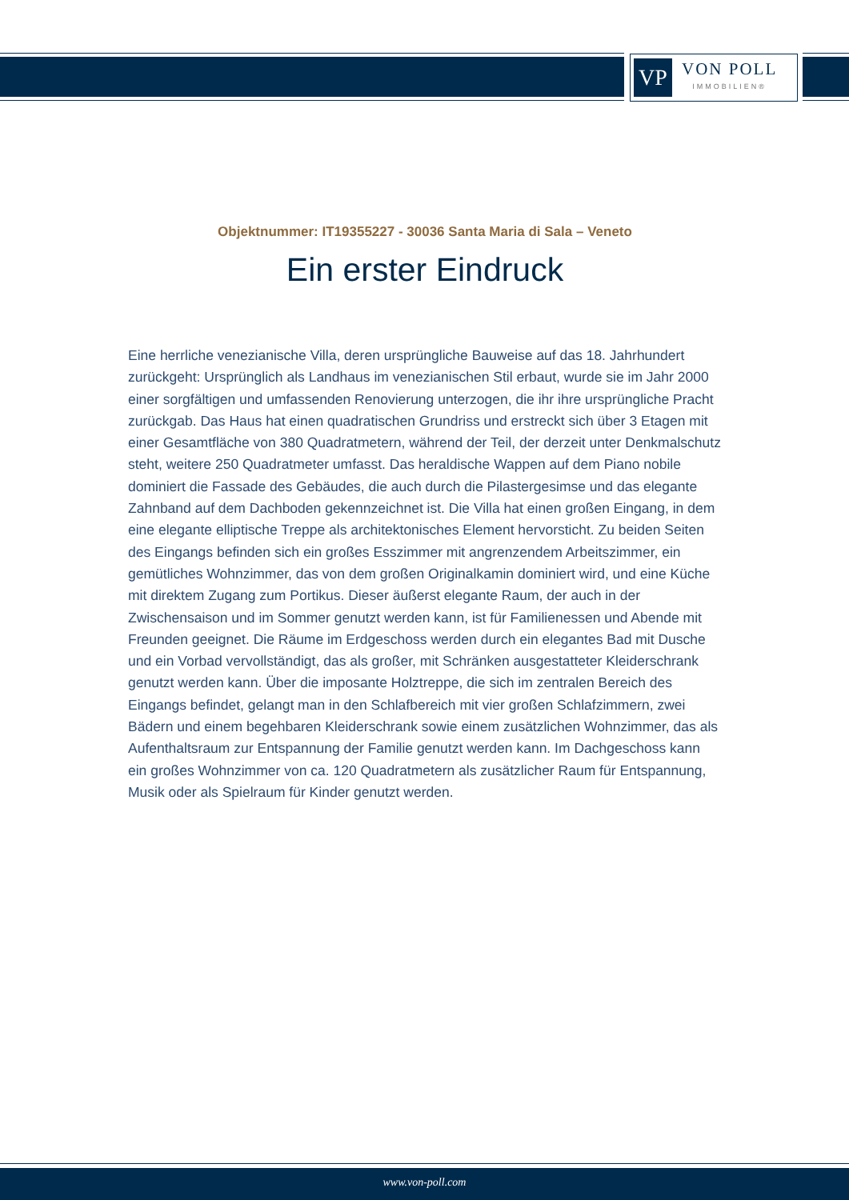VP
VON POLL
IMMOBILIEN®
Objektnummer: IT19355227 - 30036 Santa Maria di Sala – Veneto
Ein erster Eindruck
Eine herrliche venezianische Villa, deren ursprüngliche Bauweise auf das 18. Jahrhundert zurückgeht: Ursprünglich als Landhaus im venezianischen Stil erbaut, wurde sie im Jahr 2000 einer sorgfältigen und umfassenden Renovierung unterzogen, die ihr ihre ursprüngliche Pracht zurückgab. Das Haus hat einen quadratischen Grundriss und erstreckt sich über 3 Etagen mit einer Gesamtfläche von 380 Quadratmetern, während der Teil, der derzeit unter Denkmalschutz steht, weitere 250 Quadratmeter umfasst. Das heraldische Wappen auf dem Piano nobile dominiert die Fassade des Gebäudes, die auch durch die Pilastergesimse und das elegante Zahnband auf dem Dachboden gekennzeichnet ist. Die Villa hat einen großen Eingang, in dem eine elegante elliptische Treppe als architektonisches Element hervorsticht. Zu beiden Seiten des Eingangs befinden sich ein großes Esszimmer mit angrenzendem Arbeitszimmer, ein gemütliches Wohnzimmer, das von dem großen Originalkamin dominiert wird, und eine Küche mit direktem Zugang zum Portikus. Dieser äußerst elegante Raum, der auch in der Zwischensaison und im Sommer genutzt werden kann, ist für Familienessen und Abende mit Freunden geeignet. Die Räume im Erdgeschoss werden durch ein elegantes Bad mit Dusche und ein Vorbad vervollständigt, das als großer, mit Schränken ausgestatteter Kleiderschrank genutzt werden kann. Über die imposante Holztreppe, die sich im zentralen Bereich des Eingangs befindet, gelangt man in den Schlafbereich mit vier großen Schlafzimmern, zwei Bädern und einem begehbaren Kleiderschrank sowie einem zusätzlichen Wohnzimmer, das als Aufenthaltsraum zur Entspannung der Familie genutzt werden kann. Im Dachgeschoss kann ein großes Wohnzimmer von ca. 120 Quadratmetern als zusätzlicher Raum für Entspannung, Musik oder als Spielraum für Kinder genutzt werden.
www.von-poll.com